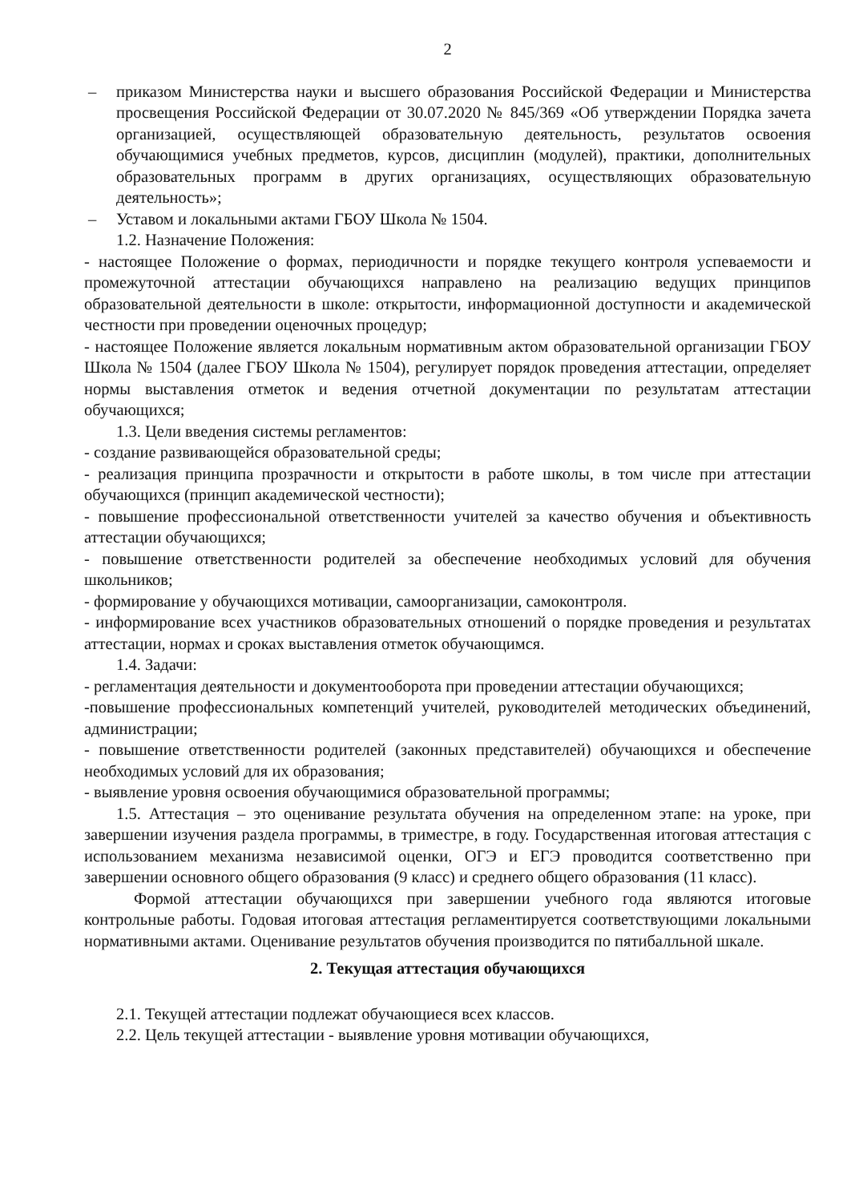2
– приказом Министерства науки и высшего образования Российской Федерации и Министерства просвещения Российской Федерации от 30.07.2020 № 845/369 «Об утверждении Порядка зачета организацией, осуществляющей образовательную деятельность, результатов освоения обучающимися учебных предметов, курсов, дисциплин (модулей), практики, дополнительных образовательных программ в других организациях, осуществляющих образовательную деятельность»;
– Уставом и локальными актами ГБОУ Школа № 1504.
1.2. Назначение Положения:
- настоящее Положение о формах, периодичности и порядке текущего контроля успеваемости и промежуточной аттестации обучающихся направлено на реализацию ведущих принципов образовательной деятельности в школе: открытости, информационной доступности и академической честности при проведении оценочных процедур;
- настоящее Положение является локальным нормативным актом образовательной организации ГБОУ Школа № 1504 (далее ГБОУ Школа № 1504), регулирует порядок проведения аттестации, определяет нормы выставления отметок и ведения отчетной документации по результатам аттестации обучающихся;
1.3. Цели введения системы регламентов:
- создание развивающейся образовательной среды;
- реализация принципа прозрачности и открытости в работе школы, в том числе при аттестации обучающихся (принцип академической честности);
- повышение профессиональной ответственности учителей за качество обучения и объективность аттестации обучающихся;
- повышение ответственности родителей за обеспечение необходимых условий для обучения школьников;
- формирование у обучающихся мотивации, самоорганизации, самоконтроля.
- информирование всех участников образовательных отношений о порядке проведения и результатах аттестации, нормах и сроках выставления отметок обучающимся.
1.4. Задачи:
- регламентация деятельности и документооборота при проведении аттестации обучающихся;
-повышение профессиональных компетенций учителей, руководителей методических объединений, администрации;
- повышение ответственности родителей (законных представителей) обучающихся и обеспечение необходимых условий для их образования;
- выявление уровня освоения обучающимися образовательной программы;
1.5. Аттестация – это оценивание результата обучения на определенном этапе: на уроке, при завершении изучения раздела программы, в триместре, в году. Государственная итоговая аттестация с использованием механизма независимой оценки, ОГЭ и ЕГЭ проводится соответственно при завершении основного общего образования (9 класс) и среднего общего образования (11 класс).
Формой аттестации обучающихся при завершении учебного года являются итоговые контрольные работы. Годовая итоговая аттестация регламентируется соответствующими локальными нормативными актами. Оценивание результатов обучения производится по пятибалльной шкале.
2. Текущая аттестация обучающихся
2.1. Текущей аттестации подлежат обучающиеся всех классов.
2.2. Цель текущей аттестации - выявление уровня мотивации обучающихся,